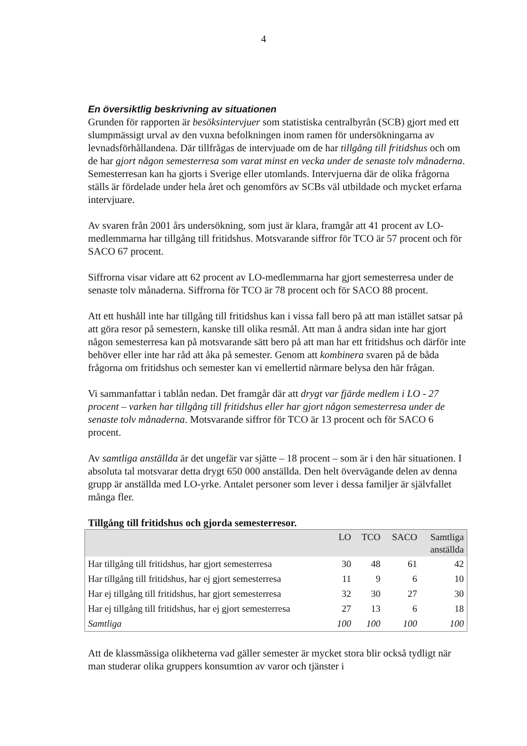4
En översiktlig beskrivning av situationen
Grunden för rapporten är besöksintervjuer som statistiska centralbyrån (SCB) gjort med ett slumpmässigt urval av den vuxna befolkningen inom ramen för undersökningarna av levnadsförhållandena. Där tillfrågas de intervjuade om de har tillgång till fritidshus och om de har gjort någon semesterresa som varat minst en vecka under de senaste tolv månaderna. Semesterresan kan ha gjorts i Sverige eller utomlands. Intervjuerna där de olika frågorna ställs är fördelade under hela året och genomförs av SCBs väl utbildade och mycket erfarna intervjuare.
Av svaren från 2001 års undersökning, som just är klara, framgår att 41 procent av LO-medlemmarna har tillgång till fritidshus. Motsvarande siffror för TCO är 57 procent och för SACO 67 procent.
Siffrorna visar vidare att 62 procent av LO-medlemmarna har gjort semesterresa under de senaste tolv månaderna. Siffrorna för TCO är 78 procent och för SACO 88 procent.
Att ett hushåll inte har tillgång till fritidshus kan i vissa fall bero på att man istället satsar på att göra resor på semestern, kanske till olika resmål. Att man å andra sidan inte har gjort någon semesterresa kan på motsvarande sätt bero på att man har ett fritidshus och därför inte behöver eller inte har råd att åka på semester. Genom att kombinera svaren på de båda frågorna om fritidshus och semester kan vi emellertid närmare belysa den här frågan.
Vi sammanfattar i tablån nedan. Det framgår där att drygt var fjärde medlem i LO - 27 procent – varken har tillgång till fritidshus eller har gjort någon semesterresa under de senaste tolv månaderna. Motsvarande siffror för TCO är 13 procent och för SACO 6 procent.
Av samtliga anställda är det ungefär var sjätte – 18 procent – som är i den här situationen. I absoluta tal motsvarar detta drygt 650 000 anställda. Den helt övervägande delen av denna grupp är anställda med LO-yrke. Antalet personer som lever i dessa familjer är självfallet många fler.
Tillgång till fritidshus och gjorda semesterresor.
| | LO | TCO | SACO | Samtliga anställda |
| --- | --- | --- | --- | --- |
| Har tillgång till fritidshus, har gjort semesterresa | 30 | 48 | 61 | 42 |
| Har tillgång till fritidshus, har ej gjort semesterresa | 11 | 9 | 6 | 10 |
| Har ej tillgång till fritidshus, har gjort semesterresa | 32 | 30 | 27 | 30 |
| Har ej tillgång till fritidshus, har ej gjort semesterresa | 27 | 13 | 6 | 18 |
| Samtliga | 100 | 100 | 100 | 100 |
Att de klassmässiga olikheterna vad gäller semester är mycket stora blir också tydligt när man studerar olika gruppers konsumtion av varor och tjänster i